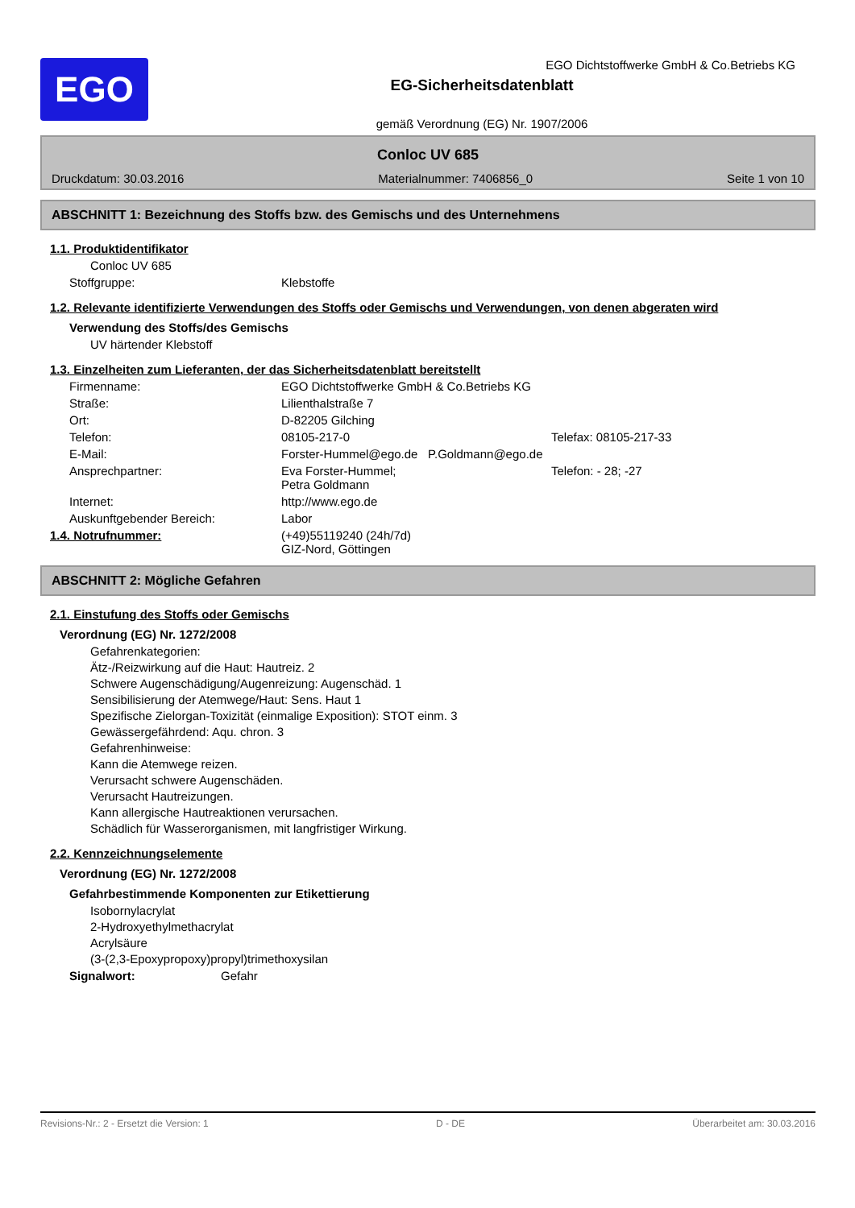EGO
EGO Dichtstoffwerke GmbH & Co.Betriebs KG
EG-Sicherheitsdatenblatt
gemäß Verordnung (EG) Nr. 1907/2006
Conloc UV 685
Druckdatum: 30.03.2016 Materialnummer: 7406856_0 Seite 1 von 10
ABSCHNITT 1: Bezeichnung des Stoffs bzw. des Gemischs und des Unternehmens
1.1. Produktidentifikator
Conloc UV 685
Stoffgruppe: Klebstoffe
1.2. Relevante identifizierte Verwendungen des Stoffs oder Gemischs und Verwendungen, von denen abgeraten wird
Verwendung des Stoffs/des Gemischs
UV härtender Klebstoff
1.3. Einzelheiten zum Lieferanten, der das Sicherheitsdatenblatt bereitstellt
Firmenname: EGO Dichtstoffwerke GmbH & Co.Betriebs KG
Straße: Lilienthalstraße 7
Ort: D-82205 Gilching
Telefon: 08105-217-0 Telefax: 08105-217-33
E-Mail: Forster-Hummel@ego.de P.Goldmann@ego.de
Ansprechpartner: Eva Forster-Hummel;
Petra Goldmann Telefon: - 28; -27
Internet: http://www.ego.de
Auskunftgebender Bereich: Labor
1.4. Notrufnummer: (+49)55119240 (24h/7d)
GIZ-Nord, Göttingen
ABSCHNITT 2: Mögliche Gefahren
2.1. Einstufung des Stoffs oder Gemischs
Verordnung (EG) Nr. 1272/2008
Gefahrenkategorien:
Ätz-/Reizwirkung auf die Haut: Hautreiz. 2
Schwere Augenschädigung/Augenreizung: Augenschäd. 1
Sensibilisierung der Atemwege/Haut: Sens. Haut 1
Spezifische Zielorgan-Toxizität (einmalige Exposition): STOT einm. 3
Gewässergefährdend: Aqu. chron. 3
Gefahrenhinweise:
Kann die Atemwege reizen.
Verursacht schwere Augenschäden.
Verursacht Hautreizungen.
Kann allergische Hautreaktionen verursachen.
Schädlich für Wasserorganismen, mit langfristiger Wirkung.
2.2. Kennzeichnungselemente
Verordnung (EG) Nr. 1272/2008
Gefahrbestimmende Komponenten zur Etikettierung
Isobornylacrylat
2-Hydroxyethylmethacrylat
Acrylsäure
(3-(2,3-Epoxypropoxy)propyl)trimethoxysilan
Signalwort: Gefahr
Revisions-Nr.: 2 - Ersetzt die Version: 1 D - DE Überarbeitet am: 30.03.2016